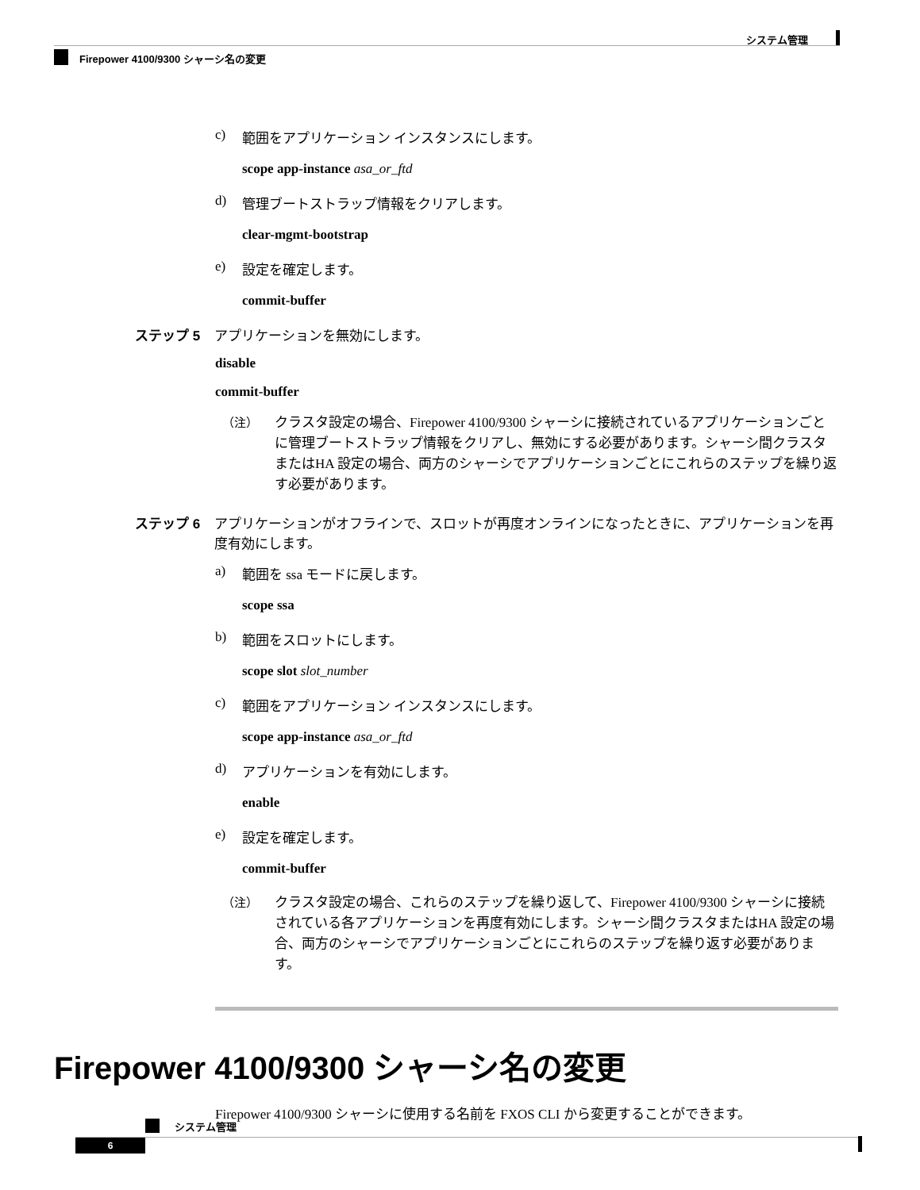システム管理
Firepower 4100/9300 シャーシ名の変更
c) 範囲をアプリケーション インスタンスにします。
scope app-instance asa_or_ftd
d) 管理ブートストラップ情報をクリアします。
clear-mgmt-bootstrap
e) 設定を確定します。
commit-buffer
ステップ 5 アプリケーションを無効にします。
disable
commit-buffer
（注） クラスタ設定の場合、Firepower 4100/9300 シャーシに接続されているアプリケーションごとに管理ブートストラップ情報をクリアし、無効にする必要があります。シャーシ間クラスタまたはHA 設定の場合、両方のシャーシでアプリケーションごとにこれらのステップを繰り返す必要があります。
ステップ 6 アプリケーションがオフラインで、スロットが再度オンラインになったときに、アプリケーションを再度有効にします。
a) 範囲を ssa モードに戻します。
scope ssa
b) 範囲をスロットにします。
scope slot slot_number
c) 範囲をアプリケーション インスタンスにします。
scope app-instance asa_or_ftd
d) アプリケーションを有効にします。
enable
e) 設定を確定します。
commit-buffer
（注） クラスタ設定の場合、これらのステップを繰り返して、Firepower 4100/9300 シャーシに接続されている各アプリケーションを再度有効にします。シャーシ間クラスタまたはHA 設定の場合、両方のシャーシでアプリケーションごとにこれらのステップを繰り返す必要があります。
Firepower 4100/9300 シャーシ名の変更
Firepower 4100/9300 シャーシに使用する名前を FXOS CLI から変更することができます。
システム管理
6